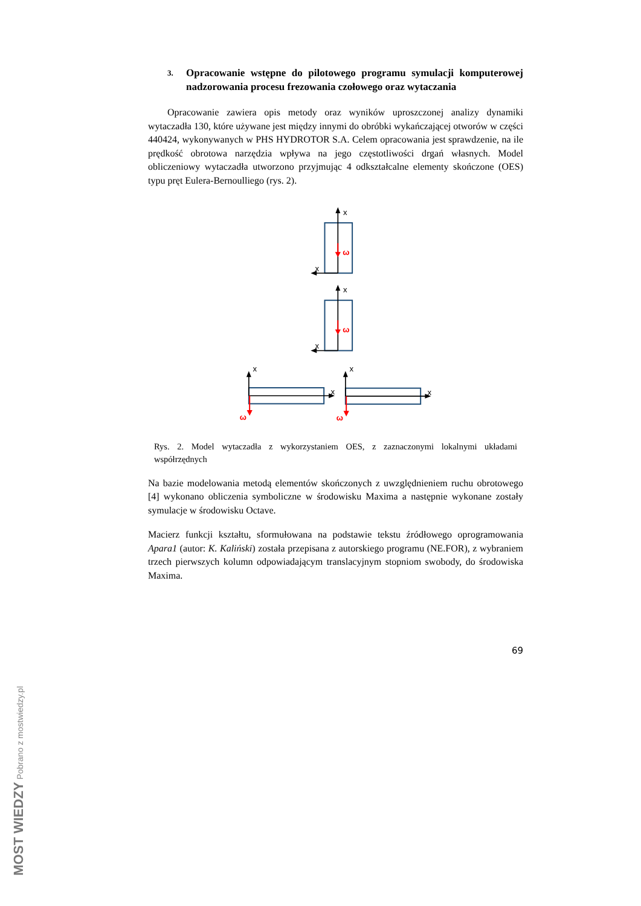3. Opracowanie wstępne do pilotowego programu symulacji komputerowej nadzorowania procesu frezowania czołowego oraz wytaczania
Opracowanie zawiera opis metody oraz wyników uproszczonej analizy dynamiki wytaczadła 130, które używane jest między innymi do obróbki wykańczającej otworów w części 440424, wykonywanych w PHS HYDROTOR S.A. Celem opracowania jest sprawdzenie, na ile prędkość obrotowa narzędzia wpływa na jego częstotliwości drgań własnych. Model obliczeniowy wytaczadła utworzono przyjmując 4 odkształcalne elementy skończone (OES) typu pręt Eulera-Bernoulliego (rys. 2).
x
x
x
x
x
x
x
x
ω
ω
ω
ω
Rys. 2. Model wytaczadła z wykorzystaniem OES, z zaznaczonymi lokalnymi układami współrzędnych
Na bazie modelowania metodą elementów skończonych z uwzględnieniem ruchu obrotowego [4] wykonano obliczenia symboliczne w środowisku Maxima a następnie wykonane zostały symulacje w środowisku Octave.
Macierz funkcji kształtu, sformułowana na podstawie tekstu źródłowego oprogramowania Apara1 (autor: K. Kaliński) została przepisana z autorskiego programu (NE.FOR), z wybraniem trzech pierwszych kolumn odpowiadającym translacyjnym stopniom swobody, do środowiska Maxima.
69
MOST WIEDZY Pobrano z mostwiedzy.pl